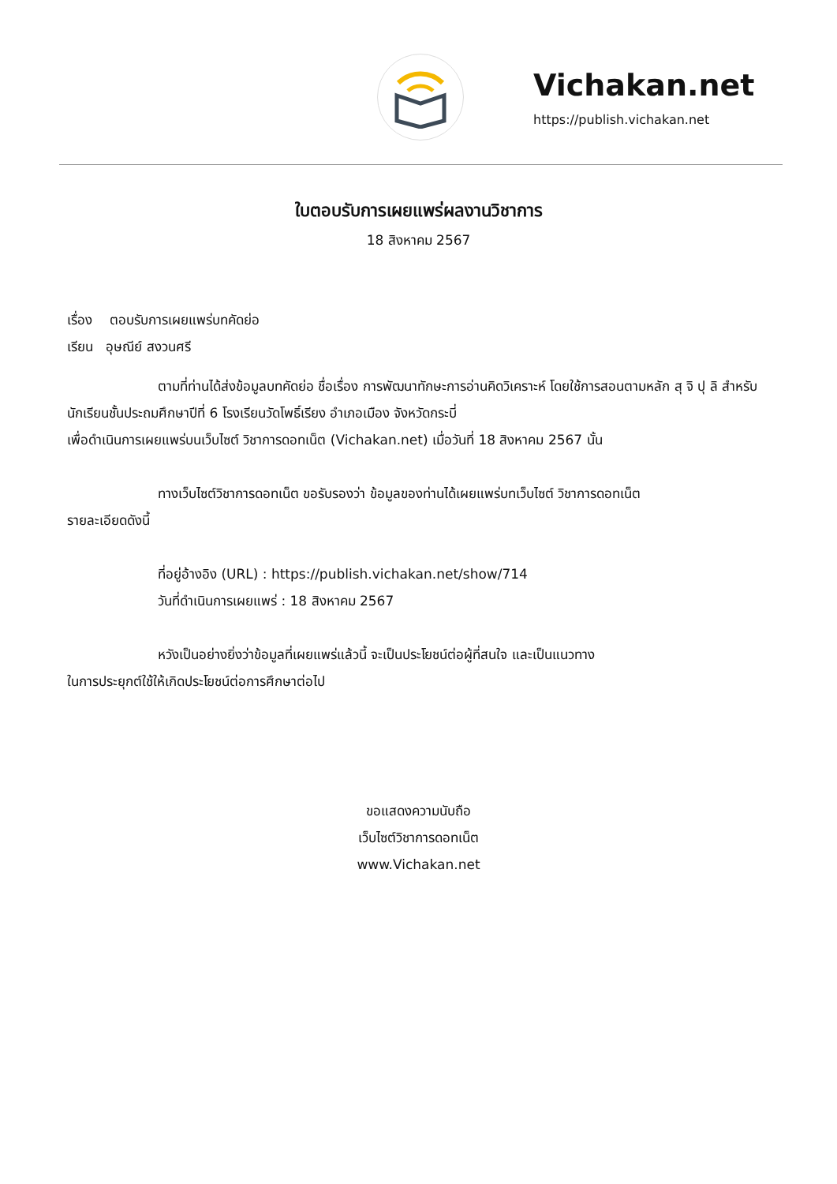Vichakan.net
https://publish.vichakan.net
ใบตอบรับการเผยแพร่ผลงานวิชาการ
18 สิงหาคม 2567
เรื่อง ตอบรับการเผยแพร่บทคัดย่อ
เรียน อุษณีย์ สงวนศรี
ตามที่ท่านได้ส่งข้อมูลบทคัดย่อ ชื่อเรื่อง การพัฒนาทักษะการอ่านคิดวิเคราะห์ โดยใช้การสอนตามหลัก สุ จิ ปุ ลิ สำหรับนักเรียนชั้นประถมศึกษาปีที่ 6 โรงเรียนวัดโพธิ์เรียง อำเภอเมือง จังหวัดกระบี่
เพื่อดำเนินการเผยแพร่บนเว็บไซต์ วิชาการดอทเน็ต (Vichakan.net) เมื่อวันที่ 18 สิงหาคม 2567 นั้น
ทางเว็บไซต์วิชาการดอทเน็ต ขอรับรองว่า ข้อมูลของท่านได้เผยแพร่บทเว็บไซต์ วิชาการดอทเน็ต
รายละเอียดดังนี้
ที่อยู่อ้างอิง (URL) : https://publish.vichakan.net/show/714
วันที่ดำเนินการเผยแพร่ : 18 สิงหาคม 2567
หวังเป็นอย่างยิ่งว่าข้อมูลที่เผยแพร่แล้วนี้ จะเป็นประโยชน์ต่อผู้ที่สนใจ และเป็นแนวทาง
ในการประยุกต์ใช้ให้เกิดประโยชน์ต่อการศึกษาต่อไป
ขอแสดงความนับถือ
เว็บไซต์วิชาการดอทเน็ต
www.Vichakan.net